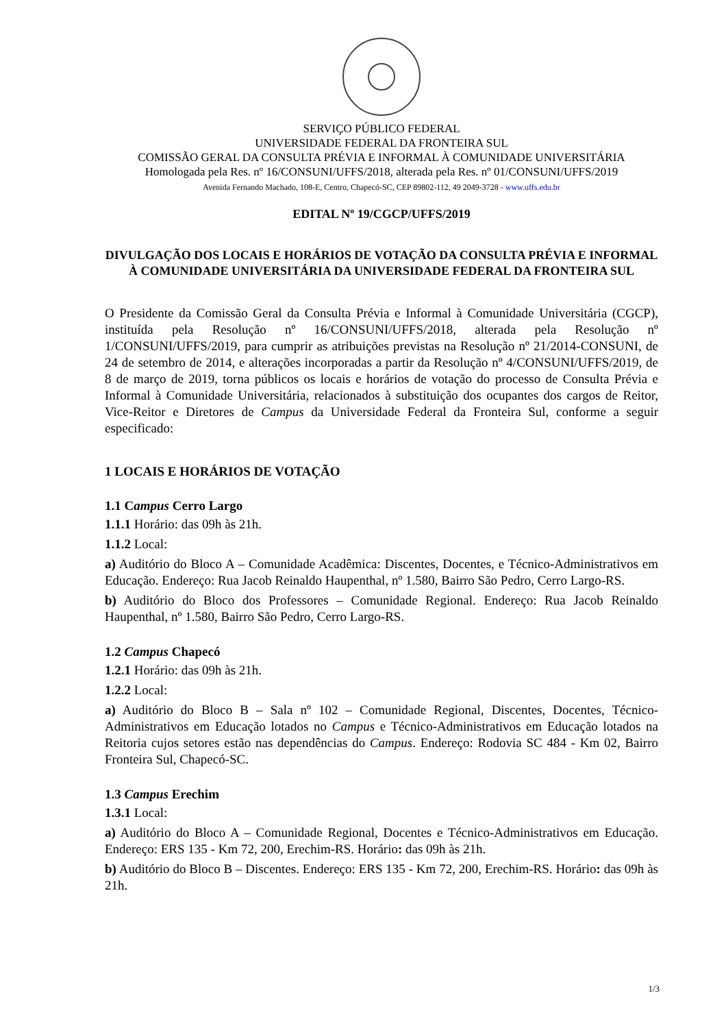SERVIÇO PÚBLICO FEDERAL
UNIVERSIDADE FEDERAL DA FRONTEIRA SUL
COMISSÃO GERAL DA CONSULTA PRÉVIA E INFORMAL À COMUNIDADE UNIVERSITÁRIA
Homologada pela Res. nº 16/CONSUNI/UFFS/2018, alterada pela Res. nº 01/CONSUNI/UFFS/2019
Avenida Fernando Machado, 108-E, Centro, Chapecó-SC, CEP 89802-112, 49 2049-3728 - www.uffs.edu.br
EDITAL Nº 19/CGCP/UFFS/2019
DIVULGAÇÃO DOS LOCAIS E HORÁRIOS DE VOTAÇÃO DA CONSULTA PRÉVIA E INFORMAL À COMUNIDADE UNIVERSITÁRIA DA UNIVERSIDADE FEDERAL DA FRONTEIRA SUL
O Presidente da Comissão Geral da Consulta Prévia e Informal à Comunidade Universitária (CGCP), instituída pela Resolução nº 16/CONSUNI/UFFS/2018, alterada pela Resolução nº 1/CONSUNI/UFFS/2019, para cumprir as atribuições previstas na Resolução nº 21/2014-CONSUNI, de 24 de setembro de 2014, e alterações incorporadas a partir da Resolução nº 4/CONSUNI/UFFS/2019, de 8 de março de 2019, torna públicos os locais e horários de votação do processo de Consulta Prévia e Informal à Comunidade Universitária, relacionados à substituição dos ocupantes dos cargos de Reitor, Vice-Reitor e Diretores de Campus da Universidade Federal da Fronteira Sul, conforme a seguir especificado:
1 LOCAIS E HORÁRIOS DE VOTAÇÃO
1.1 Campus Cerro Largo
1.1.1 Horário: das 09h às 21h.
1.1.2 Local:
a) Auditório do Bloco A – Comunidade Acadêmica: Discentes, Docentes, e Técnico-Administrativos em Educação. Endereço: Rua Jacob Reinaldo Haupenthal, nº 1.580, Bairro São Pedro, Cerro Largo-RS.
b) Auditório do Bloco dos Professores – Comunidade Regional. Endereço: Rua Jacob Reinaldo Haupenthal, nº 1.580, Bairro São Pedro, Cerro Largo-RS.
1.2 Campus Chapecó
1.2.1 Horário: das 09h às 21h.
1.2.2 Local:
a) Auditório do Bloco B – Sala nº 102 – Comunidade Regional, Discentes, Docentes, Técnico-Administrativos em Educação lotados no Campus e Técnico-Administrativos em Educação lotados na Reitoria cujos setores estão nas dependências do Campus. Endereço: Rodovia SC 484 - Km 02, Bairro Fronteira Sul, Chapecó-SC.
1.3 Campus Erechim
1.3.1 Local:
a) Auditório do Bloco A – Comunidade Regional, Docentes e Técnico-Administrativos em Educação. Endereço: ERS 135 - Km 72, 200, Erechim-RS. Horário: das 09h às 21h.
b) Auditório do Bloco B – Discentes. Endereço: ERS 135 - Km 72, 200, Erechim-RS. Horário: das 09h às 21h.
1/3